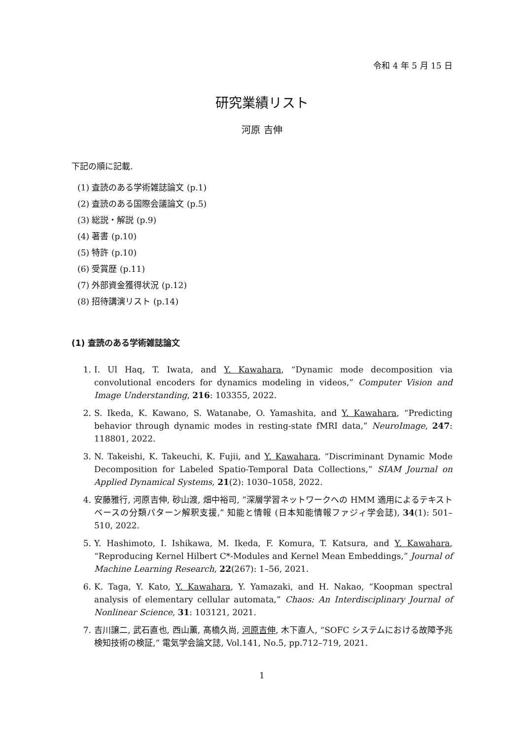令和 4 年 5 月 15 日
研究業績リスト
河原 吉伸
下記の順に記載.
(1) 査読のある学術雑誌論文 (p.1)
(2) 査読のある国際会議論文 (p.5)
(3) 総説・解説 (p.9)
(4) 著書 (p.10)
(5) 特許 (p.10)
(6) 受賞歴 (p.11)
(7) 外部資金獲得状況 (p.12)
(8) 招待講演リスト (p.14)
(1) 査読のある学術雑誌論文
1. I. Ul Haq, T. Iwata, and Y. Kawahara, “Dynamic mode decomposition via convolutional encoders for dynamics modeling in videos,” Computer Vision and Image Understanding, 216: 103355, 2022.
2. S. Ikeda, K. Kawano, S. Watanabe, O. Yamashita, and Y. Kawahara, “Predicting behavior through dynamic modes in resting-state fMRI data,” NeuroImage, 247: 118801, 2022.
3. N. Takeishi, K. Takeuchi, K. Fujii, and Y. Kawahara, “Discriminant Dynamic Mode Decomposition for Labeled Spatio-Temporal Data Collections,” SIAM Journal on Applied Dynamical Systems, 21(2): 1030–1058, 2022.
4. 安藤雅行, 河原吉伸, 砂山渡, 畑中裕司, ”深層学習ネットワークへの HMM 適用によるテキストベースの分類パターン解釈支援,” 知能と情報 (日本知能情報ファジィ学会誌), 34(1): 501–510, 2022.
5. Y. Hashimoto, I. Ishikawa, M. Ikeda, F. Komura, T. Katsura, and Y. Kawahara, “Reproducing Kernel Hilbert C*-Modules and Kernel Mean Embeddings,” Journal of Machine Learning Research, 22(267): 1–56, 2021.
6. K. Taga, Y. Kato, Y. Kawahara, Y. Yamazaki, and H. Nakao, “Koopman spectral analysis of elementary cellular automata,” Chaos: An Interdisciplinary Journal of Nonlinear Science, 31: 103121, 2021.
7. 吉川譲二, 武石直也, 西山薫, 髙橋久尚, 河原吉伸, 木下直人, “SOFC システムにおける故障予兆検知技術の検証,” 電気学会論文誌, Vol.141, No.5, pp.712–719, 2021.
1